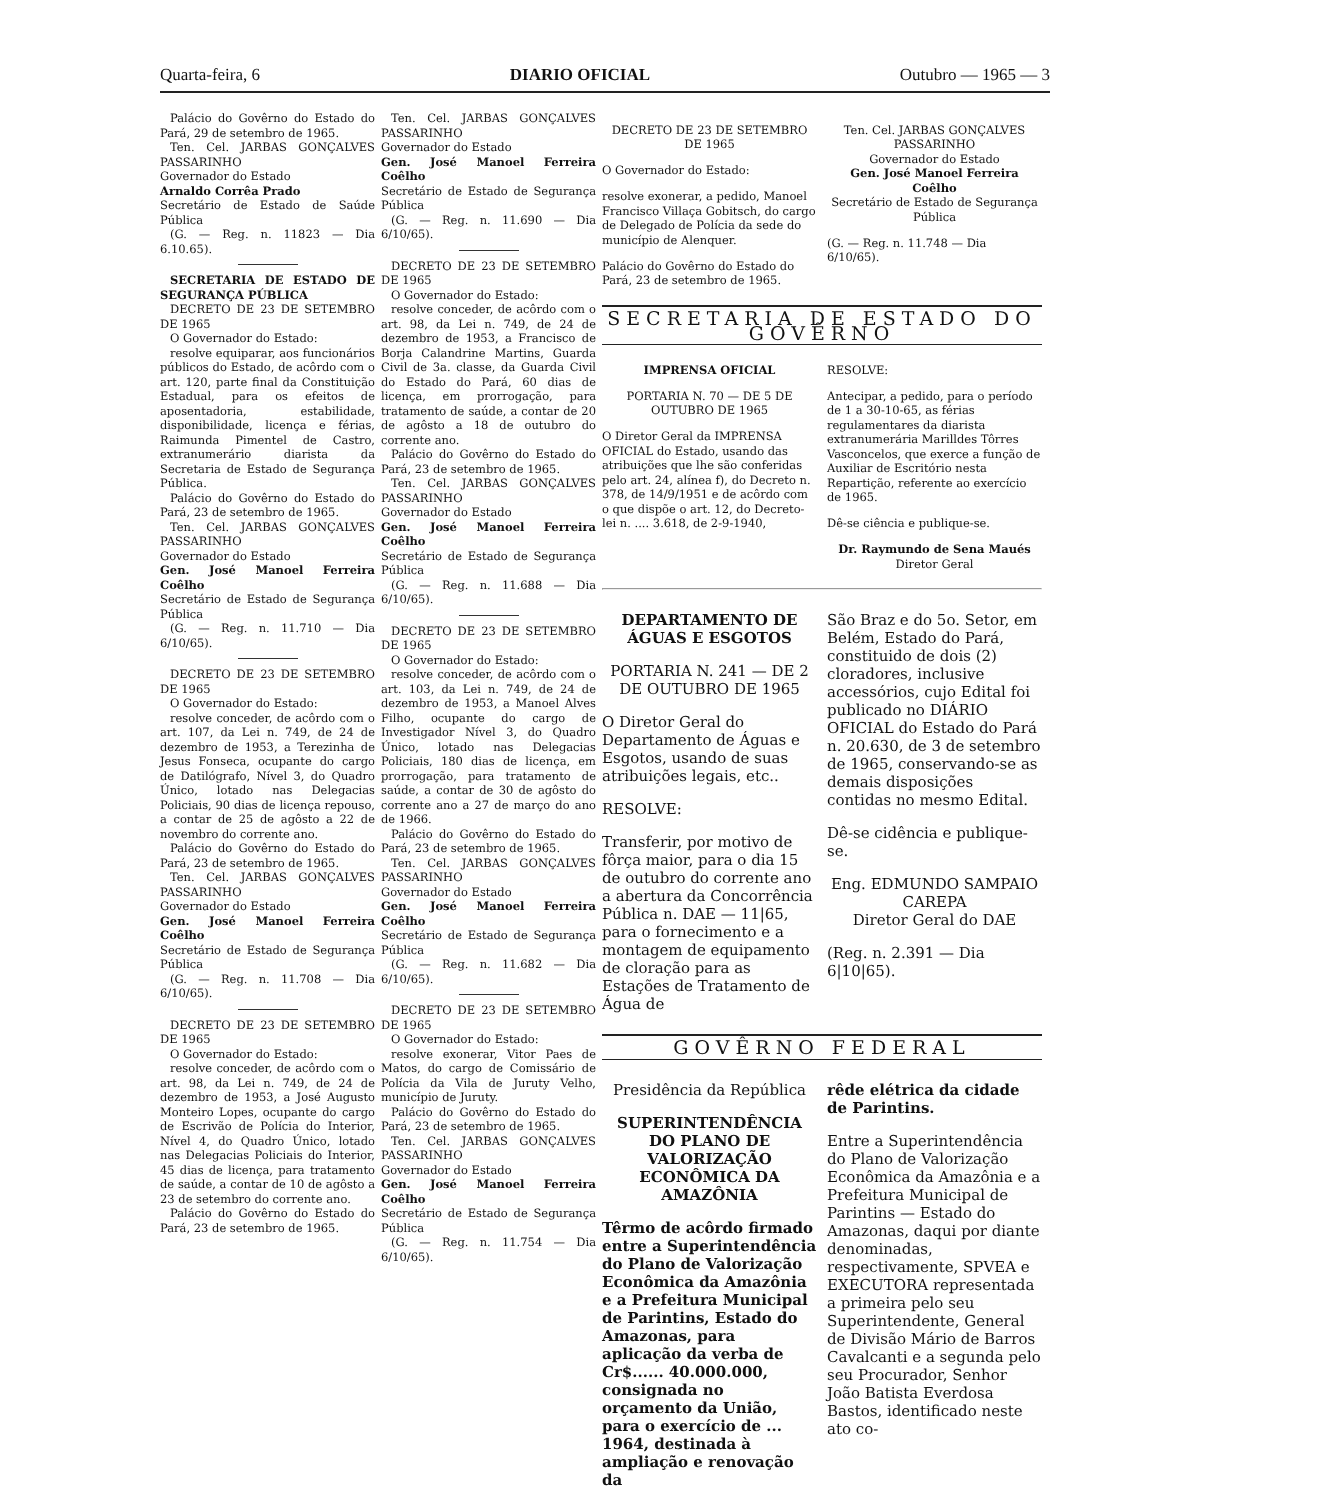Quarta-feira, 6 DIARIO OFICIAL Outubro — 1965 — 3
Palácio do Govêrno do Estado do Pará, 29 de setembro de 1965.
Ten. Cel. JARBAS GONÇALVES PASSARINHO
Governador do Estado
Arnaldo Corrêa Prado
Secretário de Estado de Saúde Pública
(G. — Reg. n. 11823 — Dia 6.10.65).
SECRETARIA DE ESTADO DE SEGURANÇA PÚBLICA
DECRETO DE 23 DE SETEMBRO DE 1965
O Governador do Estado:
resolve equiparar, aos funcionários públicos do Estado, de acôrdo com o art. 120, parte final da Constituição Estadual, para os efeitos de aposentadoria, estabilidade, disponibilidade, licença e férias, Raimunda Pimentel de Castro, extranumerário diarista da Secretaria de Estado de Segurança Pública.
Palácio do Govêrno do Estado do Pará, 23 de setembro de 1965.
Ten. Cel. JARBAS GONÇALVES PASSARINHO
Governador do Estado
Gen. José Manoel Ferreira Coêlho
Secretário de Estado de Segurança Pública
(G. — Reg. n. 11.710 — Dia 6/10/65).
DECRETO DE 23 DE SETEMBRO DE 1965
O Governador do Estado:
resolve conceder, de acôrdo com o art. 107, da Lei n. 749, de 24 de dezembro de 1953, a Terezinha de Jesus Fonseca, ocupante do cargo de Datilógrafo, Nível 3, do Quadro Único, lotado nas Delegacias Policiais, 90 dias de licença repouso, a contar de 25 de agôsto a 22 de novembro do corrente ano.
Palácio do Govêrno do Estado do Pará, 23 de setembro de 1965.
Ten. Cel. JARBAS GONÇALVES PASSARINHO
Governador do Estado
Gen. José Manoel Ferreira Coêlho
Secretário de Estado de Segurança Pública
(G. — Reg. n. 11.708 — Dia 6/10/65).
DECRETO DE 23 DE SETEMBRO DE 1965
O Governador do Estado:
resolve conceder, de acôrdo com o art. 98, da Lei n. 749, de 24 de dezembro de 1953, a José Augusto Monteiro Lopes, ocupante do cargo de Escrivão de Polícia do Interior, Nível 4, do Quadro Único, lotado nas Delegacias Policiais do Interior, 45 dias de licença, para tratamento de saúde, a contar de 10 de agôsto a 23 de setembro do corrente ano.
Palácio do Govêrno do Estado do Pará, 23 de setembro de 1965.
Ten. Cel. JARBAS GONÇALVES PASSARINHO
Governador do Estado
Gen. José Manoel Ferreira Coêlho
Secretário de Estado de Segurança Pública
(G. — Reg. n. 11.690 — Dia 6/10/65).
DECRETO DE 23 DE SETEMBRO DE 1965
O Governador do Estado:
resolve conceder, de acôrdo com o art. 98, da Lei n. 749, de 24 de dezembro de 1953, a Francisco de Borja Calandrine Martins, Guarda Civil de 3a. classe, da Guarda Civil do Estado do Pará, 60 dias de licença, em prorrogação, para tratamento de saúde, a contar de 20 de agôsto a 18 de outubro do corrente ano.
Palácio do Govêrno do Estado do Pará, 23 de setembro de 1965.
Ten. Cel. JARBAS GONÇALVES PASSARINHO
Governador do Estado
Gen. José Manoel Ferreira Coêlho
Secretário de Estado de Segurança Pública
(G. — Reg. n. 11.688 — Dia 6/10/65).
DECRETO DE 23 DE SETEMBRO DE 1965
O Governador do Estado:
resolve conceder, de acôrdo com o art. 103, da Lei n. 749, de 24 de dezembro de 1953, a Manoel Alves Filho, ocupante do cargo de Investigador Nível 3, do Quadro Único, lotado nas Delegacias Policiais, 180 dias de licença, em prorrogação, para tratamento de saúde, a contar de 30 de agôsto do corrente ano a 27 de março do ano de 1966.
Palácio do Govêrno do Estado do Pará, 23 de setembro de 1965.
Ten. Cel. JARBAS GONÇALVES PASSARINHO
Governador do Estado
Gen. José Manoel Ferreira Coêlho
Secretário de Estado de Segurança Pública
(G. — Reg. n. 11.682 — Dia 6/10/65).
DECRETO DE 23 DE SETEMBRO DE 1965
O Governador do Estado:
resolve exonerar, Vitor Paes de Matos, do cargo de Comissário de Polícia da Vila de Juruty Velho, município de Juruty.
Palácio do Govêrno do Estado do Pará, 23 de setembro de 1965.
Ten. Cel. JARBAS GONÇALVES PASSARINHO
Governador do Estado
Gen. José Manoel Ferreira Coêlho
Secretário de Estado de Segurança Pública
(G. — Reg. n. 11.754 — Dia 6/10/65).
DECRETO DE 23 DE SETEMBRO DE 1965
O Governador do Estado:
resolve exonerar, a pedido, Manoel Francisco Villaça Gobitsch, do cargo de Delegado de Polícia da sede do município de Alenquer.
Palácio do Govêrno do Estado do Pará, 23 de setembro de 1965.
Ten. Cel. JARBAS GONÇALVES PASSARINHO
Governador do Estado
Gen. José Manoel Ferreira Coêlho
Secretário de Estado de Segurança Pública
(G. — Reg. n. 11.748 — Dia 6/10/65).
SECRETARIA DE ESTADO DO GOVÊRNO
IMPRENSA OFICIAL
PORTARIA N. 70 — DE 5 DE OUTUBRO DE 1965
O Diretor Geral da IMPRENSA OFICIAL do Estado, usando das atribuições que lhe são conferidas pelo art. 24, alínea f), do Decreto n. 378, de 14/9/1951 e de acôrdo com o que dispõe o art. 12, do Decreto-lei n. .... 3.618, de 2-9-1940,
RESOLVE:
Antecipar, a pedido, para o período de 1 a 30-10-65, as férias regulamentares da diarista extranumerária Marilldes Tôrres Vasconcelos, que exerce a função de Auxiliar de Escritório nesta Repartição, referente ao exercício de 1965.
Dê-se ciência e publique-se.
Dr. Raymundo de Sena Maués
Diretor Geral
DEPARTAMENTO DE ÁGUAS E ESGOTOS
PORTARIA N. 241 — DE 2 DE OUTUBRO DE 1965
O Diretor Geral do Departamento de Águas e Esgotos, usando de suas atribuições legais, etc..
RESOLVE:
Transferir, por motivo de fôrça maior, para o dia 15 de outubro do corrente ano a abertura da Concorrência Pública n. DAE — 11|65, para o fornecimento e a montagem de equipamento de cloração para as Estações de Tratamento de Água de
São Braz e do 5o. Setor, em Belém, Estado do Pará, constituido de dois (2) cloradores, inclusive accessórios, cujo Edital foi publicado no DIÁRIO OFICIAL do Estado do Pará n. 20.630, de 3 de setembro de 1965, conservando-se as demais disposições contidas no mesmo Edital.
Dê-se cidência e publique-se.
Eng. EDMUNDO SAMPAIO CAREPA
Diretor Geral do DAE
(Reg. n. 2.391 — Dia 6|10|65).
GOVÊRNO FEDERAL
Presidência da República
SUPERINTENDÊNCIA DO PLANO DE VALORIZAÇÃO ECONÔMICA DA AMAZÔNIA
Têrmo de acôrdo firmado entre a Superintendência do Plano de Valorização Econômica da Amazônia e a Prefeitura Municipal de Parintins, Estado do Amazonas, para aplicação da verba de Cr$...... 40.000.000, consignada no orçamento da União, para o exercício de ... 1964, destinada à ampliação e renovação da
rêde elétrica da cidade de Parintins.
Entre a Superintendência do Plano de Valorização Econômica da Amazônia e a Prefeitura Municipal de Parintins — Estado do Amazonas, daqui por diante denominadas, respectivamente, SPVEA e EXECUTORA representada a primeira pelo seu Superintendente, General de Divisão Mário de Barros Cavalcanti e a segunda pelo seu Procurador, Senhor João Batista Everdosa Bastos, identificado neste ato co-